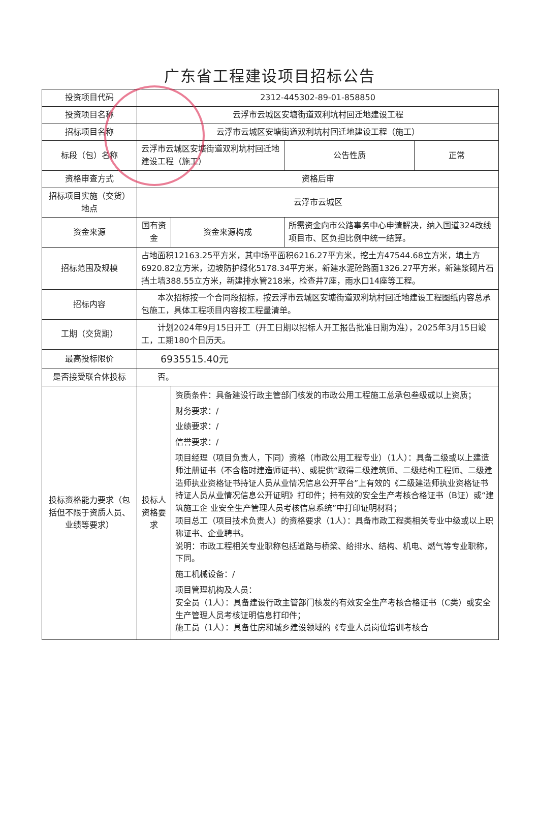广东省工程建设项目招标公告
| 投资项目代码 | 2312-445302-89-01-858850 | | | |
| 投资项目名称 | 云浮市云城区安塘街道双利坑村回迁地建设工程 | | | |
| 招标项目名称 | 云浮市云城区安塘街道双利坑村回迁地建设工程（施工） | | | |
| 标段（包）名称 | 云浮市云城区安塘街道双利坑村回迁地建设工程（施工） | | 公告性质 | 正常 |
| 资格审查方式 | 资格后审 | | | |
| 招标项目实施（交货）地点 | 云浮市云城区 | | | |
| 资金来源 | 国有资金 | 资金来源构成 | 所需资金向市公路事务中心申请解决，纳入国道324改线项目市、区负担比例中统一结算。 | |
| 招标范围及规模 | 占地面积12163.25平方米，其中场平面积6216.27平方米，挖土方47544.68立方米，填土方6920.82立方米，边坡防护绿化5178.34平方米，新建水泥砼路面1326.27平方米，新建浆砌片石挡土墙388.55立方米，新建排水管218米，检查井7座，雨水口14座等工程。 | | | |
| 招标内容 | 本次招标按一个合同段招标，按云浮市云城区安塘街道双利坑村回迁地建设工程图纸内容总承包施工，具体工程项目内容按工程量清单。 | | | |
| 工期（交货期） | 计划2024年9月15日开工（开工日期以招标人开工报告批准日期为准），2025年3月15日竣工，工期180个日历天。 | | | |
| 最高投标限价 | 6935515.40元 | | | |
| 是否接受联合体投标 | 否。 | | | |
| 投标资格能力要求（包括但不限于资质人员、业绩等要求） | 投标人资格要求 | 资质条件：具备建设行政主管部门核发的市政公用工程施工总承包叁级或以上资质； 财务要求：/ 业绩要求：/ 信誉要求：/ 项目经理（项目负责人，下同）资格（市政公用工程专业）（1人）：具备二级或以上建造师注册证书（不含临时建造师证书）、或提供“取得二级建筑师、二级结构工程师、二级建造师执业资格证书持证人员从业情况信息公开平台”上有效的《二级建造师执业资格证书持证人员从业情况信息公开证明》打印件；持有效的安全生产考核合格证书（B证）或“建筑施工企 业安全生产管理人员考核信息系统”中打印证明材料； 项目总工（项目技术负责人）的资格要求（1人）：具备市政工程类相关专业中级或以上职称证书、企业聘书。 说明：市政工程相关专业职称包括道路与桥梁、给排水、结构、机电、燃气等专业职称，下同。 施工机械设备：/ 项目管理机构及人员： 安全员（1人）：具备建设行政主管部门核发的有效安全生产考核合格证书（C类）或安全生产管理人员考核证明信息打印件； 施工员（1人）：具备住房和城乡建设领域的《专业人员岗位培训考核合 | | |